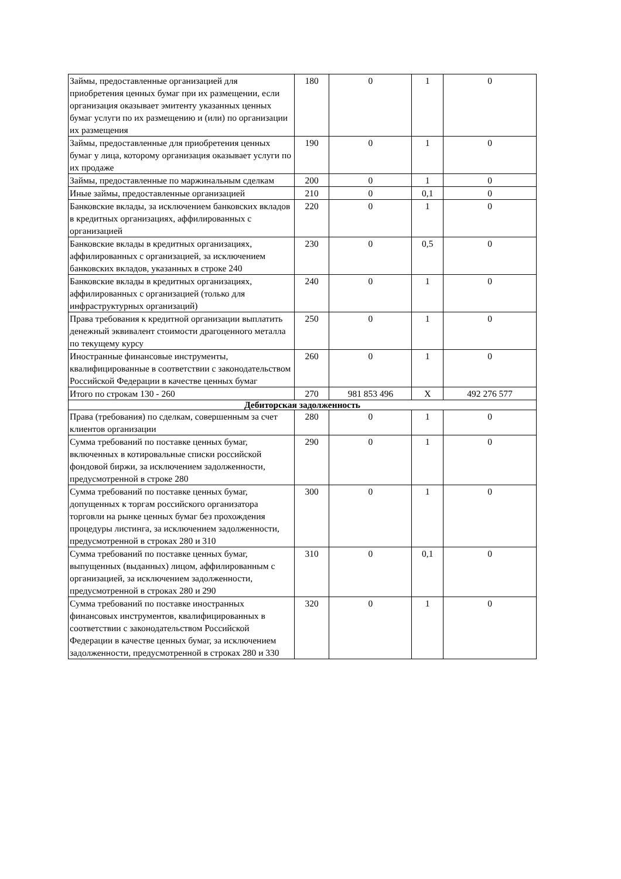| Займы, предоставленные организацией для приобретения ценных бумаг при их размещении, если организация оказывает эмитенту указанных ценных бумаг услуги по их размещению и (или) по организации их размещения | 180 | 0 | 1 | 0 |
| Займы, предоставленные для приобретения ценных бумаг у лица, которому организация оказывает услуги по их продаже | 190 | 0 | 1 | 0 |
| Займы, предоставленные по маржинальным сделкам | 200 | 0 | 1 | 0 |
| Иные займы, предоставленные организацией | 210 | 0 | 0,1 | 0 |
| Банковские вклады, за исключением банковских вкладов в кредитных организациях, аффилированных с организацией | 220 | 0 | 1 | 0 |
| Банковские вклады в кредитных организациях, аффилированных с организацией, за исключением банковских вкладов, указанных в строке 240 | 230 | 0 | 0,5 | 0 |
| Банковские вклады в кредитных организациях, аффилированных с организацией (только для инфраструктурных организаций) | 240 | 0 | 1 | 0 |
| Права требования к кредитной организации выплатить денежный эквивалент стоимости драгоценного металла по текущему курсу | 250 | 0 | 1 | 0 |
| Иностранные финансовые инструменты, квалифицированные в соответствии с законодательством Российской Федерации в качестве ценных бумаг | 260 | 0 | 1 | 0 |
| Итого по строкам 130 - 260 | 270 | 981 853 496 | X | 492 276 577 |
| Дебиторская задолженность | | | | |
| Права (требования) по сделкам, совершенным за счет клиентов организации | 280 | 0 | 1 | 0 |
| Сумма требований по поставке ценных бумаг, включенных в котировальные списки российской фондовой биржи, за исключением задолженности, предусмотренной в строке 280 | 290 | 0 | 1 | 0 |
| Сумма требований по поставке ценных бумаг, допущенных к торгам российского организатора торговли на рынке ценных бумаг без прохождения процедуры листинга, за исключением задолженности, предусмотренной в строках 280 и 310 | 300 | 0 | 1 | 0 |
| Сумма требований по поставке ценных бумаг, выпущенных (выданных) лицом, аффилированным с организацией, за исключением задолженности, предусмотренной в строках 280 и 290 | 310 | 0 | 0,1 | 0 |
| Сумма требований по поставке иностранных финансовых инструментов, квалифицированных в соответствии с законодательством Российской Федерации в качестве ценных бумаг, за исключением задолженности, предусмотренной в строках 280 и 330 | 320 | 0 | 1 | 0 |